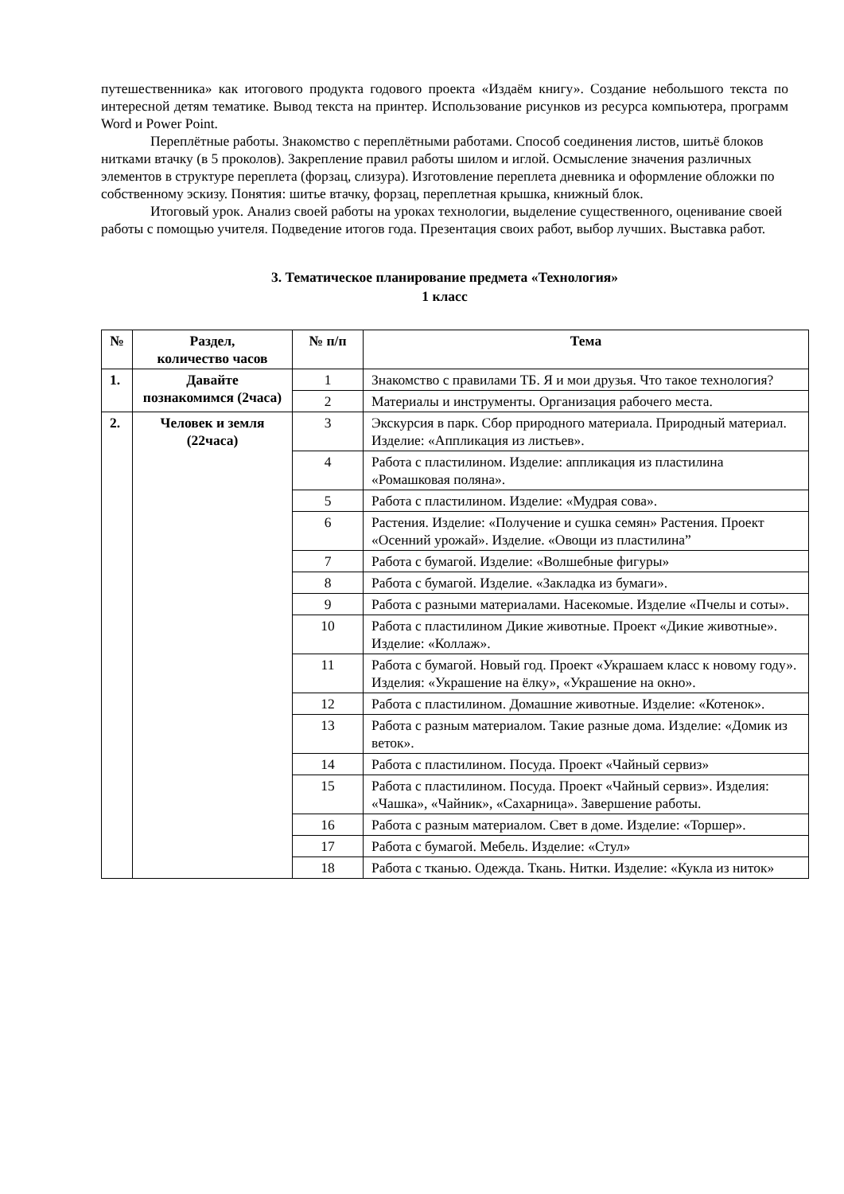путешественника» как итогового продукта годового проекта «Издаём книгу». Создание небольшого текста по интересной детям тематике. Вывод текста на принтер. Использование рисунков из ресурса компьютера, программ Word и Power Point.
Переплётные работы. Знакомство с переплётными работами. Способ соединения листов, шитьё блоков нитками втачку (в 5 проколов). Закрепление правил работы шилом и иглой. Осмысление значения различных элементов в структуре переплета (форзац, слизура). Изготовление переплета дневника и оформление обложки по собственному эскизу. Понятия: шитье втачку, форзац, переплетная крышка, книжный блок.
Итоговый урок. Анализ своей работы на уроках технологии, выделение существенного, оценивание своей работы с помощью учителя. Подведение итогов года. Презентация своих работ, выбор лучших. Выставка работ.
3. Тематическое планирование предмета «Технология»
1 класс
| № | Раздел, количество часов | № п/п | Тема |
| --- | --- | --- | --- |
| 1. | Давайте познакомимся (2часа) | 1 | Знакомство с правилами ТБ. Я и мои друзья. Что такое технология? |
| | | 2 | Материалы и инструменты. Организация рабочего места. |
| 2. | Человек и земля (22часа) | 3 | Экскурсия в парк. Сбор природного материала. Природный материал. Изделие: «Аппликация из листьев». |
| | | 4 | Работа с пластилином. Изделие: аппликация из пластилина «Ромашковая поляна». |
| | | 5 | Работа с пластилином. Изделие: «Мудрая сова». |
| | | 6 | Растения. Изделие: «Получение и сушка семян» Растения. Проект «Осенний урожай». Изделие. «Овощи из пластилина” |
| | | 7 | Работа с бумагой. Изделие: «Волшебные фигуры» |
| | | 8 | Работа с бумагой. Изделие. «Закладка из бумаги». |
| | | 9 | Работа с разными материалами. Насекомые. Изделие «Пчелы и соты». |
| | | 10 | Работа с пластилином Дикие животные. Проект «Дикие животные». Изделие: «Коллаж». |
| | | 11 | Работа с бумагой. Новый год. Проект «Украшаем класс к новому году». Изделия: «Украшение на ёлку», «Украшение на окно». |
| | | 12 | Работа с пластилином. Домашние животные. Изделие: «Котенок». |
| | | 13 | Работа с разным материалом. Такие разные дома. Изделие: «Домик из веток». |
| | | 14 | Работа с пластилином. Посуда. Проект «Чайный сервиз» |
| | | 15 | Работа с пластилином. Посуда. Проект «Чайный сервиз». Изделия: «Чашка», «Чайник», «Сахарница». Завершение работы. |
| | | 16 | Работа с разным материалом. Свет в доме. Изделие: «Торшер». |
| | | 17 | Работа с бумагой. Мебель. Изделие: «Стул» |
| | | 18 | Работа с тканью. Одежда. Ткань. Нитки. Изделие: «Кукла из ниток» |